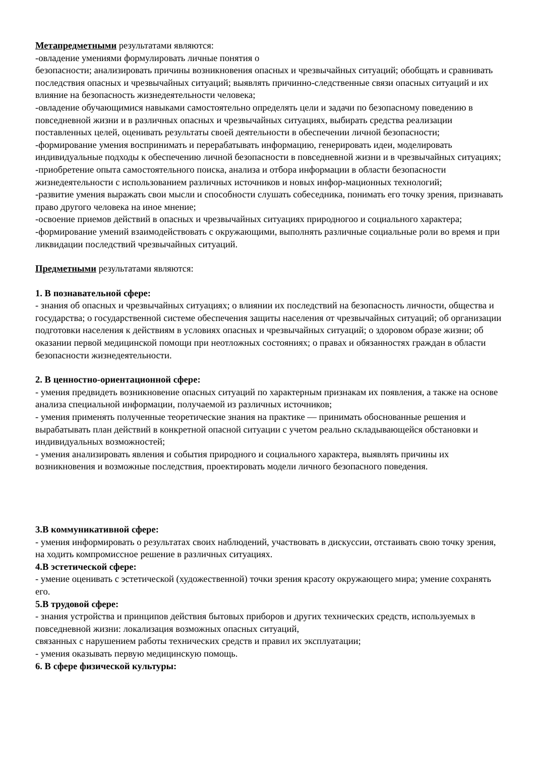Метапредметными результатами являются:
-овладение умениями формулировать личные понятия о
безопасности; анализировать причины возникновения опасных и чрезвычайных ситуаций; обобщать и сравнивать последствия опасных и чрезвычайных ситуаций; выявлять причинно-следственные связи опасных ситуаций и их влияние на безопасность жизнедеятельности человека;
-овладение обучающимися навыками самостоятельно определять цели и задачи по безопасному поведению в повседневной жизни и в различных опасных и чрезвычайных ситуациях, выбирать средства реализации поставленных целей, оценивать результаты своей деятельности в обеспечении личной безопасности;
-формирование умения воспринимать и перерабатывать информацию, генерировать идеи, моделировать индивидуальные подходы к обеспечению личной безопасности в повседневной жизни и в чрезвычайных ситуациях;
-приобретение опыта самостоятельного поиска, анализа и отбора информации в области безопасности жизнедеятельности с использованием различных источников и новых инфор-мационных технологий;
-развитие умения выражать свои мысли и способности слушать собеседника, понимать его точку зрения, признавать право другого человека на иное мнение;
-освоение приемов действий в опасных и чрезвычайных ситуациях природногоо и социального характера;
-формирование умений взаимодействовать с окружающими, выполнять различные социальные роли во время и при ликвидации последствий чрезвычайных ситуаций.
Предметными результатами являются:
1. В познавательной сфере:
- знания об опасных и чрезвычайных ситуациях; о влиянии их последствий на безопасность личности, общества и государства; о государственной системе обеспечения защиты населения от чрезвычайных ситуаций; об организации подготовки населения к действиям в условиях опасных и чрезвычайных ситуаций; о здоровом образе жизни; об оказании первой медицинской помощи при неотложных состояниях; о правах и обязанностях граждан в области безопасности жизнедеятельности.
2. В ценностно-ориентационной сфере:
- умения предвидеть возникновение опасных ситуаций по характерным признакам их появления, а также на основе анализа специальной информации, получаемой из различных источников;
- умения применять полученные теоретические знания на практике — принимать обоснованные решения и вырабатывать план действий в конкретной опасной ситуации с учетом реально складывающейся обстановки и индивидуальных возможностей;
- умения анализировать явления и события природного и социального характера, выявлять причины их возникновения и возможные последствия, проектировать модели личного безопасного поведения.
3.В коммуникативной сфере:
- умения информировать о результатах своих наблюдений, участвовать в дискуссии, отстаивать свою точку зрения, на ходить компромиссное решение в различных ситуациях.
4.В эстетической сфере:
- умение оценивать с эстетической (художественной) точки зрения красоту окружающего мира; умение сохранять его.
5.В трудовой сфере:
- знания устройства и принципов действия бытовых приборов и других технических средств, используемых в повседневной жизни: локализация возможных опасных ситуаций,
связанных с нарушением работы технических средств и правил их эксплуатации;
- умения оказывать первую медицинскую помощь.
6. В сфере физической культуры: